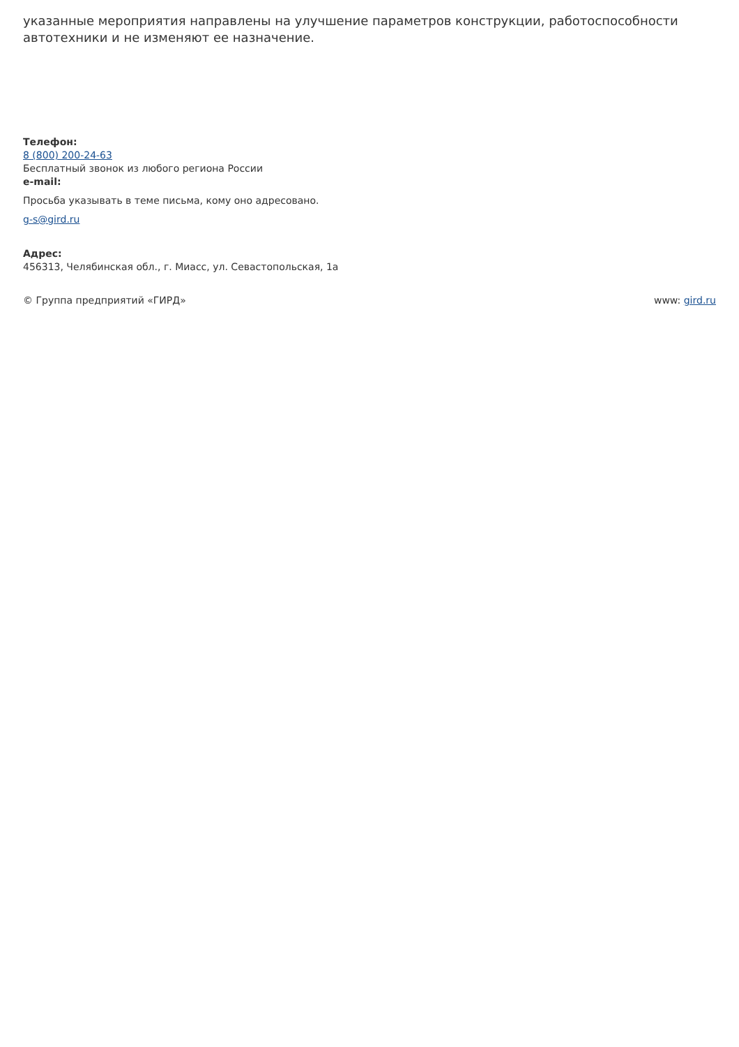указанные мероприятия направлены на улучшение параметров конструкции, работоспособности автотехники и не изменяют ее назначение.
Телефон:
8 (800) 200-24-63
Бесплатный звонок из любого региона России
e-mail:
Просьба указывать в теме письма, кому оно адресовано.
g-s@gird.ru
Адрес:
456313, Челябинская обл., г. Миасс, ул. Севастопольская, 1а
© Группа предприятий «ГИРД» www: gird.ru